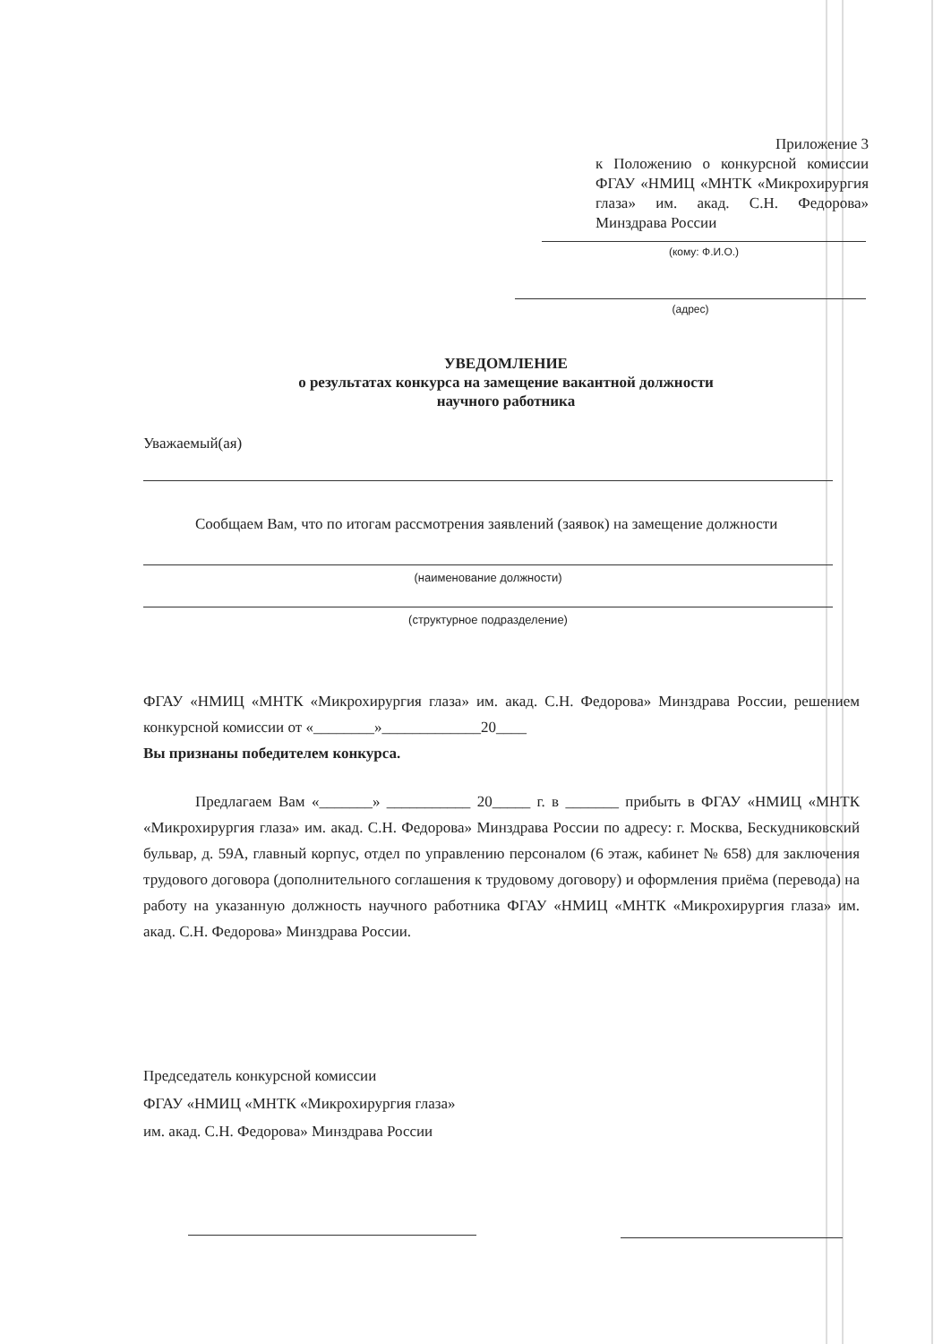Приложение 3
к Положению о конкурсной комиссии ФГАУ «НМИЦ «МНТК «Микрохирургия глаза» им. акад. С.Н. Федорова» Минздрава России
(кому: Ф.И.О.)
(адрес)
УВЕДОМЛЕНИЕ
о результатах конкурса на замещение вакантной должности
научного работника
Уважаемый(ая)
Сообщаем Вам, что по итогам рассмотрения заявлений (заявок) на замещение должности
(наименование должности)
(структурное подразделение)
ФГАУ «НМИЦ «МНТК «Микрохирургия глаза» им. акад. С.Н. Федорова» Минздрава России, решением конкурсной комиссии от «________»_____________20____
Вы признаны победителем конкурса.
Предлагаем Вам «_______» ___________ 20_____ г. в _______ прибыть в ФГАУ «НМИЦ «МНТК «Микрохирургия глаза» им. акад. С.Н. Федорова» Минздрава России по адресу: г. Москва, Бескудниковский бульвар, д. 59А, главный корпус, отдел по управлению персоналом (6 этаж, кабинет № 658) для заключения трудового договора (дополнительного соглашения к трудовому договору) и оформления приёма (перевода) на работу на указанную должность научного работника ФГАУ «НМИЦ «МНТК «Микрохирургия глаза» им. акад. С.Н. Федорова» Минздрава России.
Председатель конкурсной комиссии
ФГАУ «НМИЦ «МНТК «Микрохирургия глаза»
им. акад. С.Н. Федорова» Минздрава России